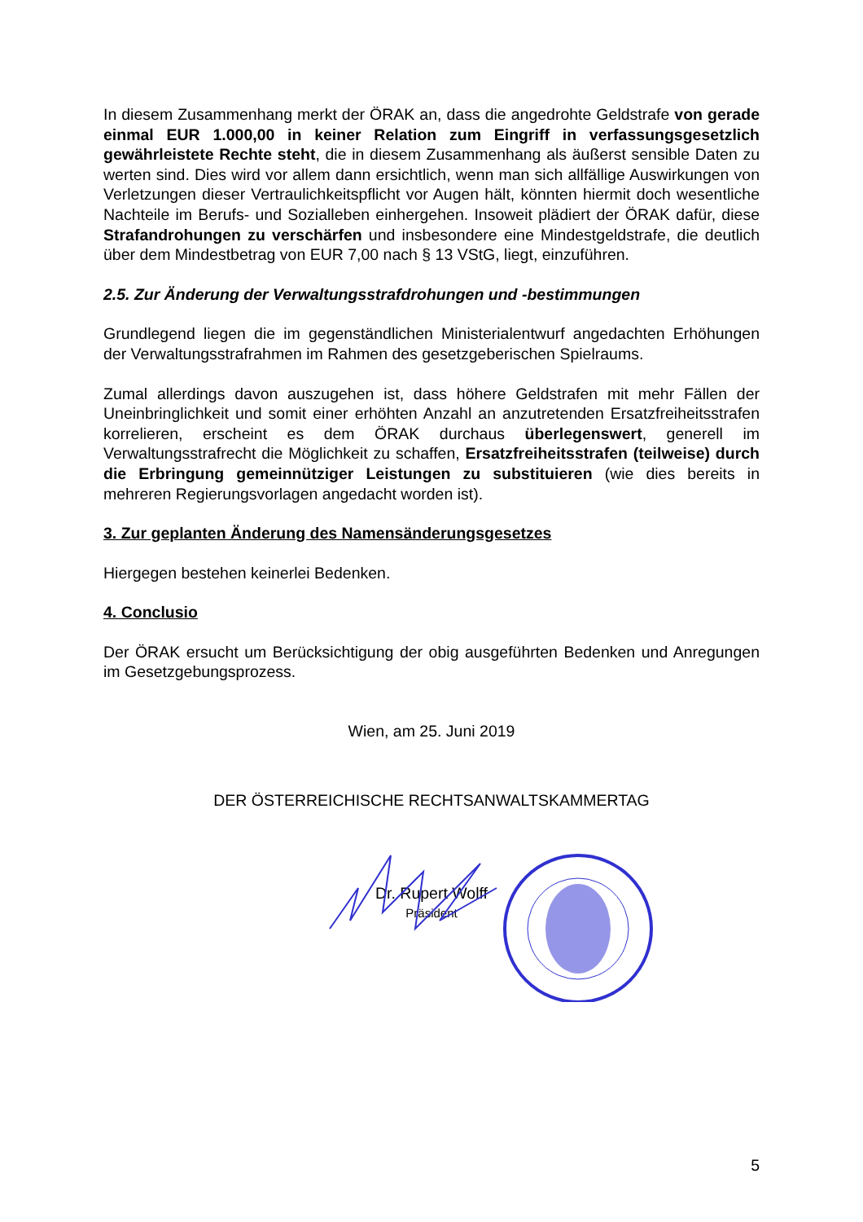In diesem Zusammenhang merkt der ÖRAK an, dass die angedrohte Geldstrafe von gerade einmal EUR 1.000,00 in keiner Relation zum Eingriff in verfassungsgesetzlich gewährleistete Rechte steht, die in diesem Zusammenhang als äußerst sensible Daten zu werten sind. Dies wird vor allem dann ersichtlich, wenn man sich allfällige Auswirkungen von Verletzungen dieser Vertraulichkeitspflicht vor Augen hält, könnten hiermit doch wesentliche Nachteile im Berufs- und Sozialleben einhergehen. Insoweit plädiert der ÖRAK dafür, diese Strafandrohungen zu verschärfen und insbesondere eine Mindestgeldstrafe, die deutlich über dem Mindestbetrag von EUR 7,00 nach § 13 VStG, liegt, einzuführen.
2.5. Zur Änderung der Verwaltungsstrafdrohungen und -bestimmungen
Grundlegend liegen die im gegenständlichen Ministerialentwurf angedachten Erhöhungen der Verwaltungsstrafrahmen im Rahmen des gesetzgeberischen Spielraums.
Zumal allerdings davon auszugehen ist, dass höhere Geldstrafen mit mehr Fällen der Uneinbringlichkeit und somit einer erhöhten Anzahl an anzutretenden Ersatzfreiheitsstrafen korrelieren, erscheint es dem ÖRAK durchaus überlegenswert, generell im Verwaltungsstrafrecht die Möglichkeit zu schaffen, Ersatzfreiheitsstrafen (teilweise) durch die Erbringung gemeinnütziger Leistungen zu substituieren (wie dies bereits in mehreren Regierungsvorlagen angedacht worden ist).
3. Zur geplanten Änderung des Namensänderungsgesetzes
Hiergegen bestehen keinerlei Bedenken.
4. Conclusio
Der ÖRAK ersucht um Berücksichtigung der obig ausgeführten Bedenken und Anregungen im Gesetzgebungsprozess.
Wien, am 25. Juni 2019
DER ÖSTERREICHISCHE RECHTSANWALTSKAMMERTAG
Dr. Rupert Wolff
Präsident
5